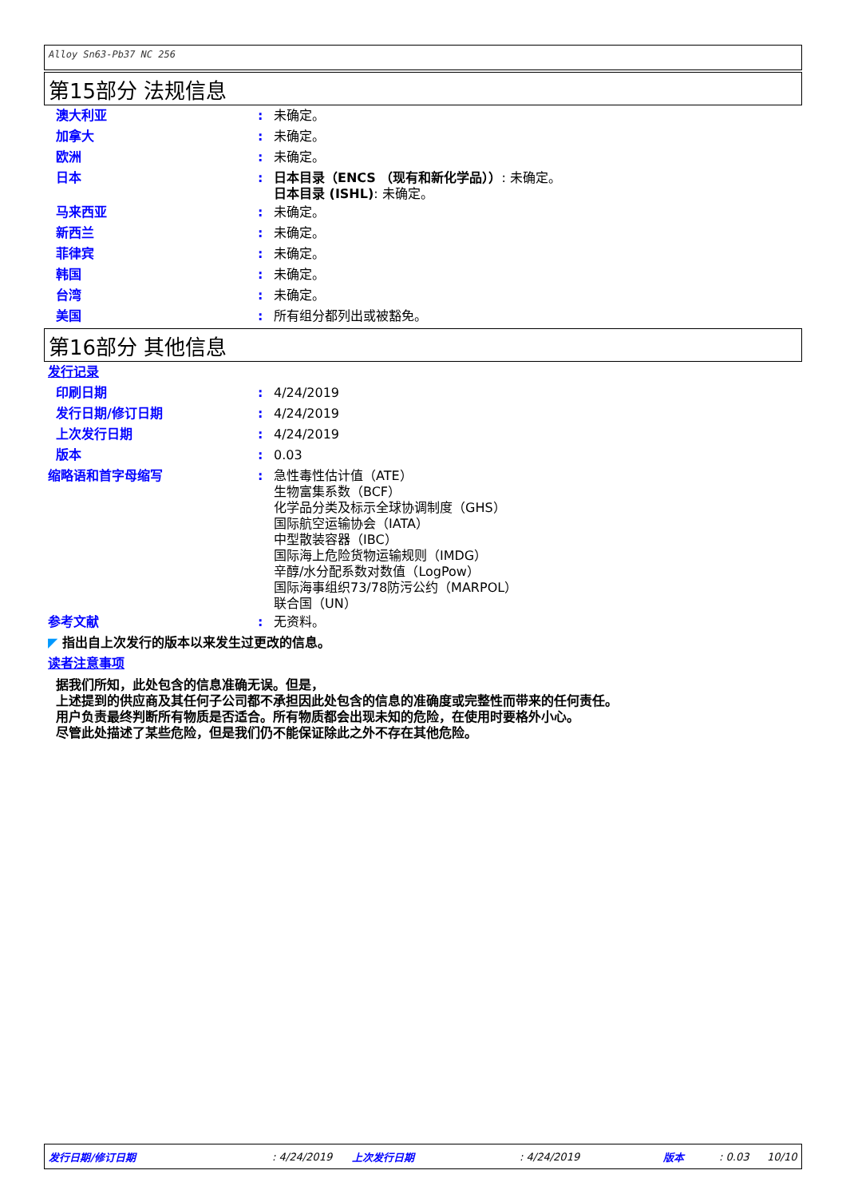Alloy Sn63-Pb37 NC 256
第15部分 法规信息
澳大利亚 :
未确定。
加拿大 :
未确定。
欧洲 :
未确定。
日本 :
日本目录（ENCS （现有和新化学品））: 未确定。
日本目录 (ISHL): 未确定。
马来西亚 :
未确定。
新西兰 :
未确定。
菲律宾 :
未确定。
韩国 :
未确定。
台湾 :
未确定。
美国 :
所有组分都列出或被豁免。
第16部分 其他信息
发行记录
印刷日期 :
4/24/2019
发行日期/修订日期 :
4/24/2019
上次发行日期 :
4/24/2019
版本 :
0.03
缩略语和首字母缩写 :
急性毒性估计值（ATE）
生物富集系数（BCF）
化学品分类及标示全球协调制度（GHS）
国际航空运输协会（IATA）
中型散装容器（IBC）
国际海上危险货物运输规则（IMDG）
辛醇/水分配系数对数值（LogPow）
国际海事组织73/78防污公约（MARPOL）
联合国（UN）
参考文献 :
无资料。
◤ 指出自上次发行的版本以来发生过更改的信息。
读者注意事项
据我们所知，此处包含的信息准确无误。但是，
上述提到的供应商及其任何子公司都不承担因此处包含的信息的准确度或完整性而带来的任何责任。
用户负责最终判断所有物质是否适合。所有物质都会出现未知的危险，在使用时要格外小心。
尽管此处描述了某些危险，但是我们仍不能保证除此之外不存在其他危险。
发行日期/修订日期: 4/24/2019 上次发行日期: 4/24/2019 版本: 0.03 10/10